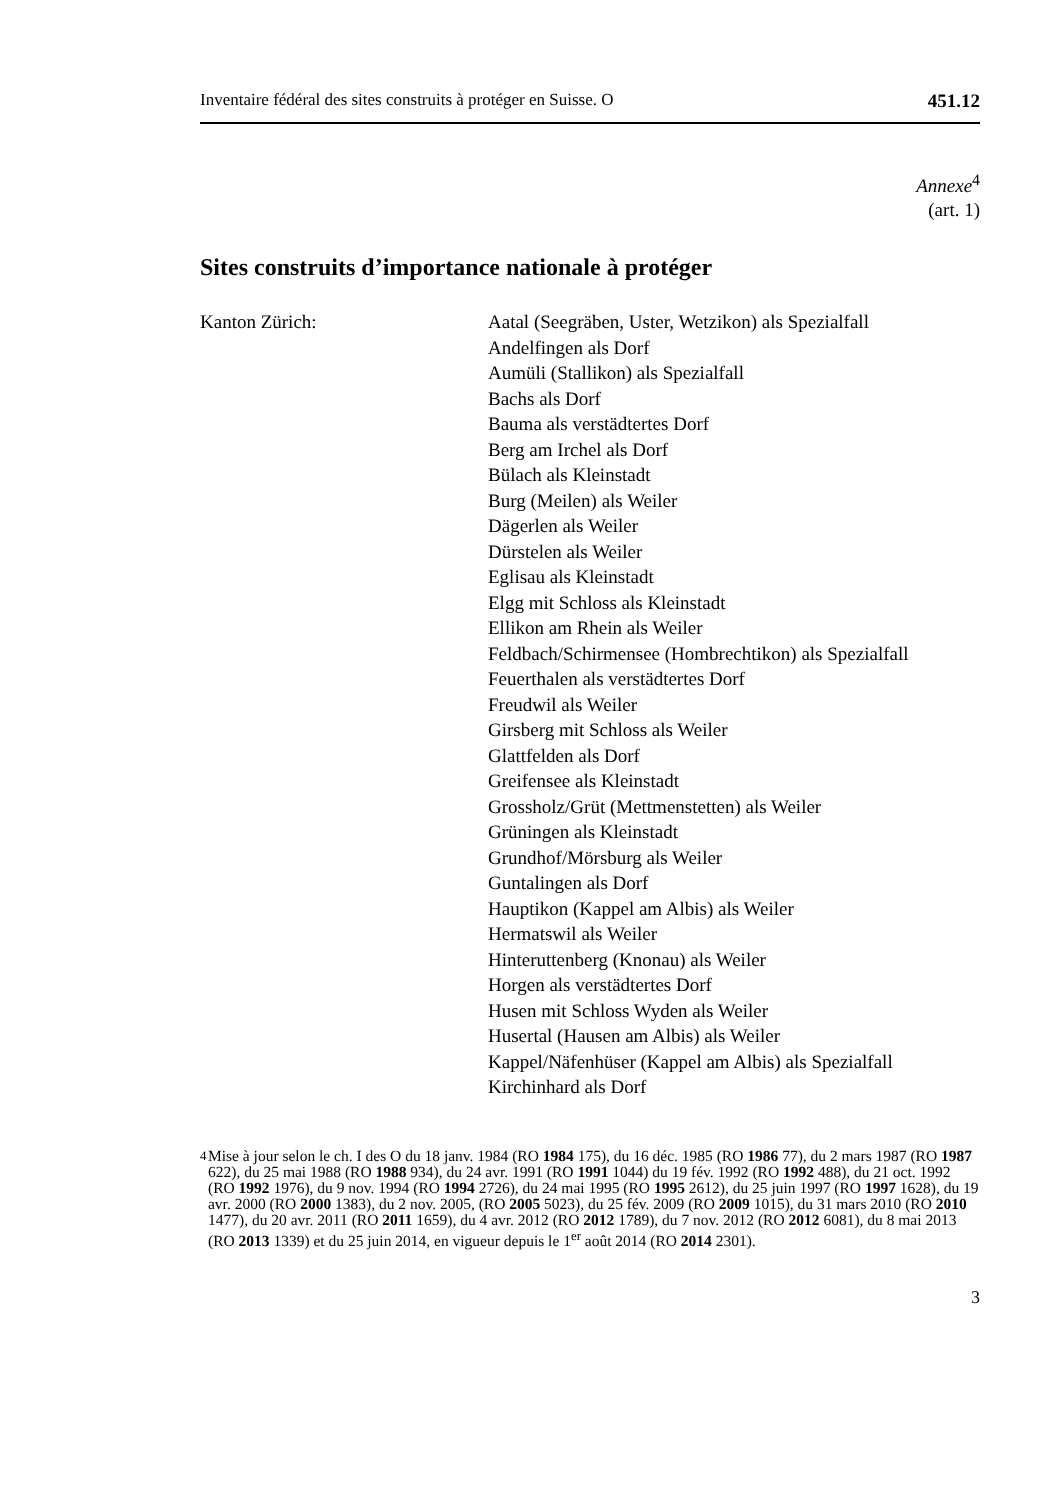Inventaire fédéral des sites construits à protéger en Suisse. O 451.12
Annexe<sup>4</sup>
(art. 1)
Sites construits d’importance nationale à protéger
Kanton Zürich: Aatal (Seegräben, Uster, Wetzikon) als Spezialfall
Andelfingen als Dorf
Aumüli (Stallikon) als Spezialfall
Bachs als Dorf
Bauma als verstädtertes Dorf
Berg am Irchel als Dorf
Bülach als Kleinstadt
Burg (Meilen) als Weiler
Dägerlen als Weiler
Dürstelen als Weiler
Eglisau als Kleinstadt
Elgg mit Schloss als Kleinstadt
Ellikon am Rhein als Weiler
Feldbach/Schirmensee (Hombrechtikon) als Spezialfall
Feuerthalen als verstädtertes Dorf
Freudwil als Weiler
Girsberg mit Schloss als Weiler
Glattfelden als Dorf
Greifensee als Kleinstadt
Grossholz/Grüt (Mettmenstetten) als Weiler
Grüningen als Kleinstadt
Grundhof/Mörsburg als Weiler
Guntalingen als Dorf
Hauptikon (Kappel am Albis) als Weiler
Hermatswil als Weiler
Hinteruttenberg (Knonau) als Weiler
Horgen als verstädtertes Dorf
Husen mit Schloss Wyden als Weiler
Husertal (Hausen am Albis) als Weiler
Kappel/Näfenhüser (Kappel am Albis) als Spezialfall
Kirchinhard als Dorf
<sup>4</sup> Mise à jour selon le ch. I des O du 18 janv. 1984 (RO 1984 175), du 16 déc. 1985 (RO 1986 77), du 2 mars 1987 (RO 1987 622), du 25 mai 1988 (RO 1988 934), du 24 avr. 1991 (RO 1991 1044) du 19 fév. 1992 (RO 1992 488), du 21 oct. 1992 (RO 1992 1976), du 9 nov. 1994 (RO 1994 2726), du 24 mai 1995 (RO 1995 2612), du 25 juin 1997 (RO 1997 1628), du 19 avr. 2000 (RO 2000 1383), du 2 nov. 2005, (RO 2005 5023), du 25 fév. 2009 (RO 2009 1015), du 31 mars 2010 (RO 2010 1477), du 20 avr. 2011 (RO 2011 1659), du 4 avr. 2012 (RO 2012 1789), du 7 nov. 2012 (RO 2012 6081), du 8 mai 2013 (RO 2013 1339) et du 25 juin 2014, en vigueur depuis le 1<sup>er</sup> août 2014 (RO 2014 2301).
3